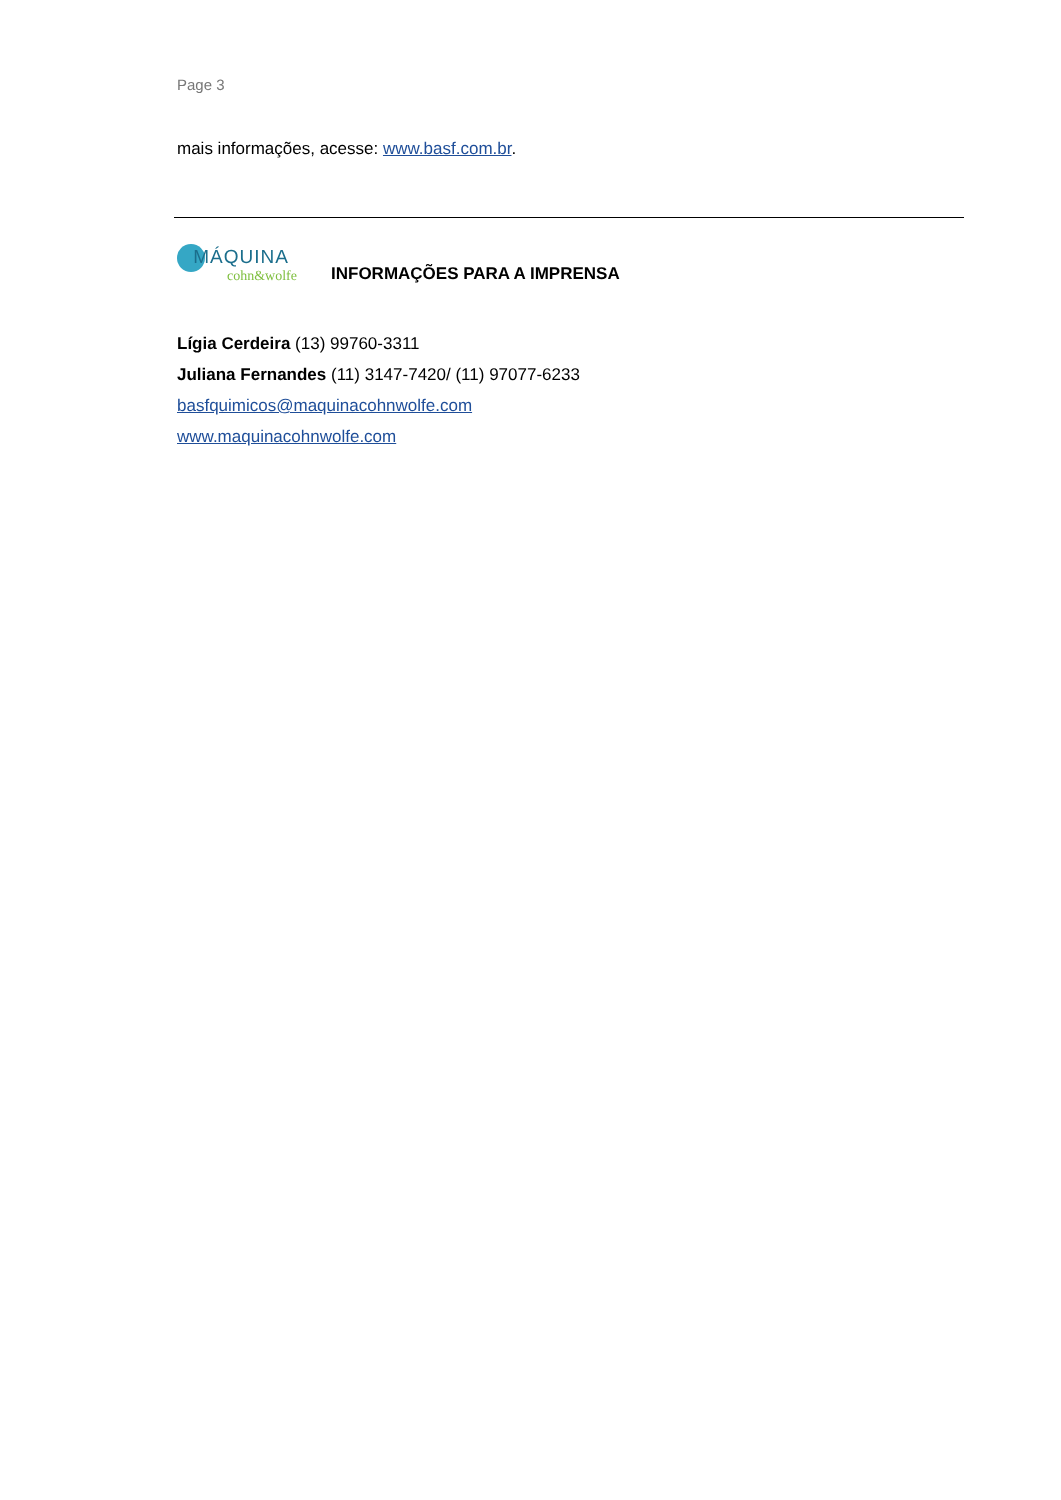Page 3
mais informações, acesse: www.basf.com.br.
MÁQUINA
cohn&wolfe
INFORMAÇÕES PARA A IMPRENSA
Lígia Cerdeira (13) 99760-3311
Juliana Fernandes (11) 3147-7420/ (11) 97077-6233
basfquimicos@maquinacohnwolfe.com
www.maquinacohnwolfe.com